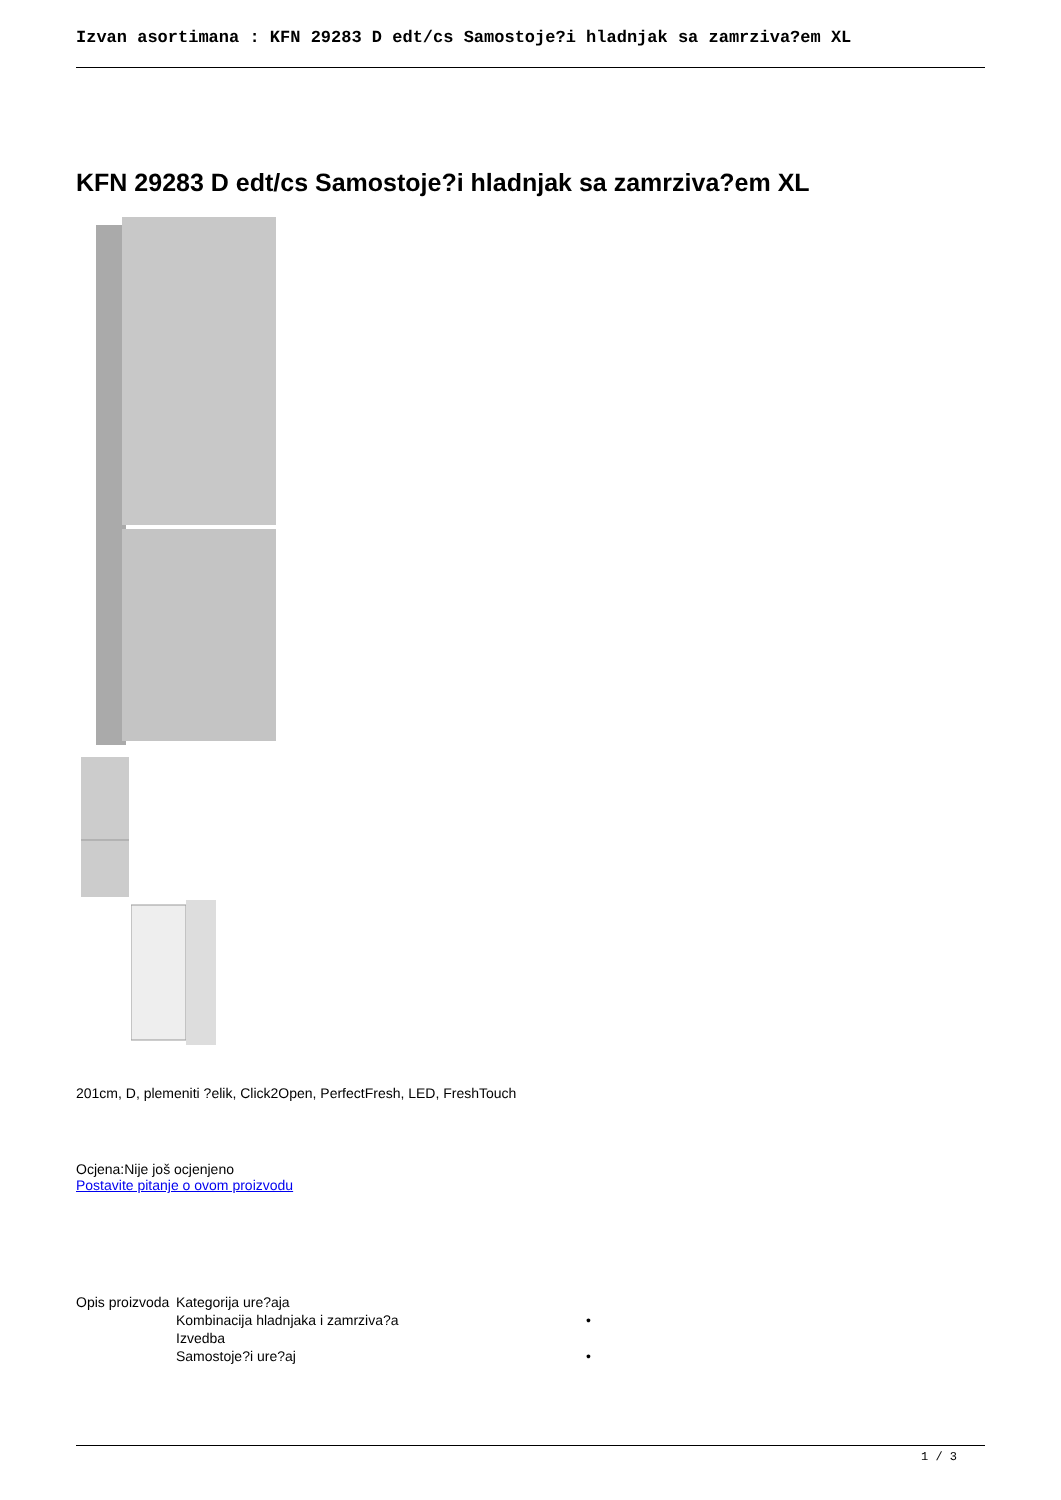Izvan asortimana : KFN 29283 D edt/cs Samostoje?i hladnjak sa zamrziva?em XL
KFN 29283 D edt/cs Samostoje?i hladnjak sa zamrziva?em XL
201cm, D, plemeniti ?elik, Click2Open, PerfectFresh, LED, FreshTouch
Ocjena:Nije još ocjenjeno
Postavite pitanje o ovom proizvodu
| Opis proizvoda | Kategorija ure?aja | |
| | Kombinacija hladnjaka i zamrziva?a | • |
| | Izvedba | |
| | Samostoje?i ure?aj | • |
1 / 3